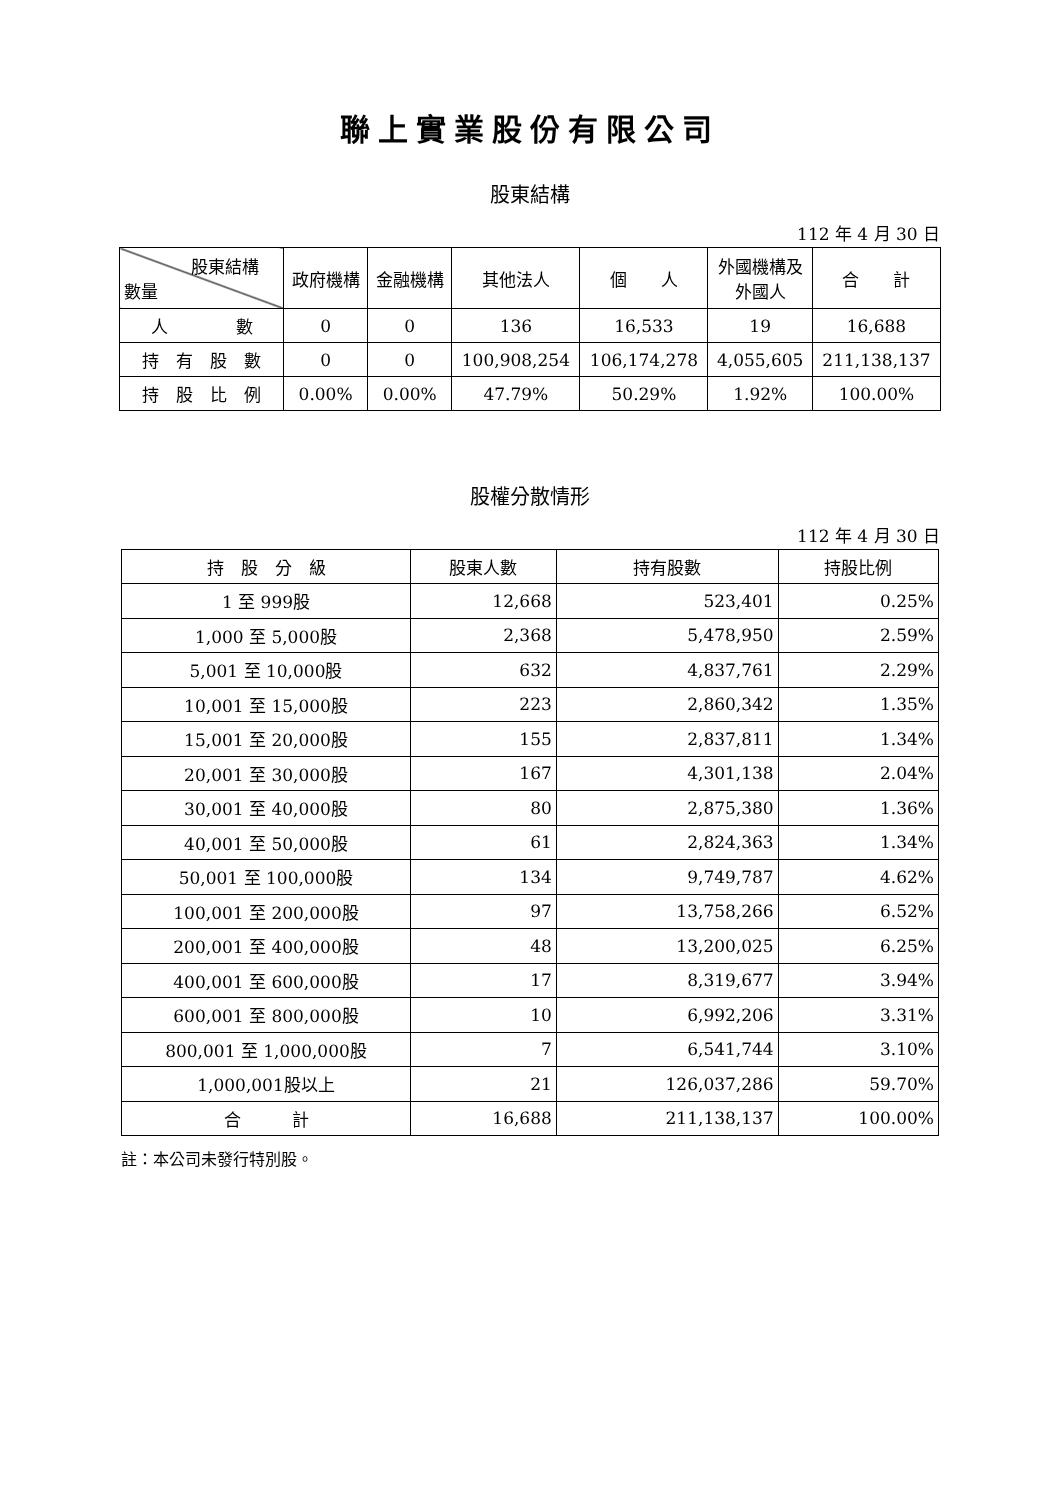聯上實業股份有限公司
股東結構
112 年 4 月 30 日
| 股東結構 數量 | 政府機構 | 金融機構 | 其他法人 | 個 人 | 外國機構及 外國人 | 合 計 |
| --- | --- | --- | --- | --- | --- | --- |
| 人 數 | 0 | 0 | 136 | 16,533 | 19 | 16,688 |
| 持 有 股 數 | 0 | 0 | 100,908,254 | 106,174,278 | 4,055,605 | 211,138,137 |
| 持 股 比 例 | 0.00% | 0.00% | 47.79% | 50.29% | 1.92% | 100.00% |
股權分散情形
112 年 4 月 30 日
| 持 股 分 級 | 股東人數 | 持有股數 | 持股比例 |
| --- | --- | --- | --- |
| 1 至 999股 | 12,668 | 523,401 | 0.25% |
| 1,000 至 5,000股 | 2,368 | 5,478,950 | 2.59% |
| 5,001 至 10,000股 | 632 | 4,837,761 | 2.29% |
| 10,001 至 15,000股 | 223 | 2,860,342 | 1.35% |
| 15,001 至 20,000股 | 155 | 2,837,811 | 1.34% |
| 20,001 至 30,000股 | 167 | 4,301,138 | 2.04% |
| 30,001 至 40,000股 | 80 | 2,875,380 | 1.36% |
| 40,001 至 50,000股 | 61 | 2,824,363 | 1.34% |
| 50,001 至 100,000股 | 134 | 9,749,787 | 4.62% |
| 100,001 至 200,000股 | 97 | 13,758,266 | 6.52% |
| 200,001 至 400,000股 | 48 | 13,200,025 | 6.25% |
| 400,001 至 600,000股 | 17 | 8,319,677 | 3.94% |
| 600,001 至 800,000股 | 10 | 6,992,206 | 3.31% |
| 800,001 至 1,000,000股 | 7 | 6,541,744 | 3.10% |
| 1,000,001股以上 | 21 | 126,037,286 | 59.70% |
| 合 計 | 16,688 | 211,138,137 | 100.00% |
註：本公司未發行特別股。